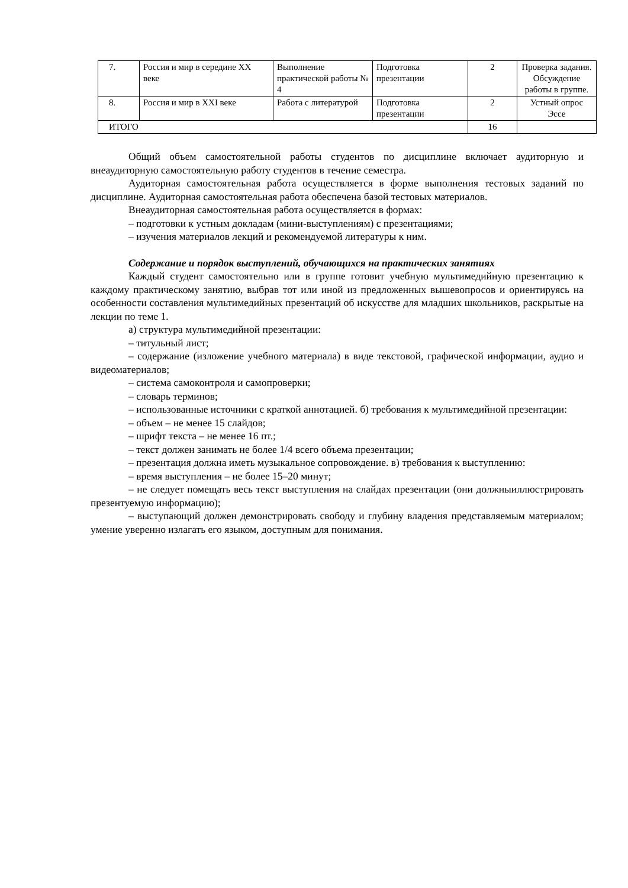| 7. | Россия и мир в середине XX веке | Выполнение практической работы № 4 | Подготовка презентации | 2 | Проверка задания. Обсуждение работы в группе. |
| 8. | Россия и мир в XXI веке | Работа с литературой | Подготовка презентации | 2 | Устный опрос Эссе |
| ИТОГО | | | | 16 | |
Общий объем самостоятельной работы студентов по дисциплине включает аудиторную и внеаудиторную самостоятельную работу студентов в течение семестра.
Аудиторная самостоятельная работа осуществляется в форме выполнения тестовых заданий по дисциплине. Аудиторная самостоятельная работа обеспечена базой тестовых материалов.
Внеаудиторная самостоятельная работа осуществляется в формах:
– подготовки к устным докладам (мини-выступлениям) с презентациями;
– изучения материалов лекций и рекомендуемой литературы к ним.
Содержание и порядок выступлений, обучающихся на практических занятиях
Каждый студент самостоятельно или в группе готовит учебную мультимедийную презентацию к каждому практическому занятию, выбрав тот или иной из предложенных вышевопросов и ориентируясь на особенности составления мультимедийных презентаций об искусстве для младших школьников, раскрытые на лекции по теме 1.
а) структура мультимедийной презентации:
– титульный лист;
– содержание (изложение учебного материала) в виде текстовой, графической информации, аудио и видеоматериалов;
– система самоконтроля и самопроверки;
– словарь терминов;
– использованные источники с краткой аннотацией. б) требования к мультимедийной презентации:
– объем – не менее 15 слайдов;
– шрифт текста – не менее 16 пт.;
– текст должен занимать не более 1/4 всего объема презентации;
– презентация должна иметь музыкальное сопровождение. в) требования к выступлению:
– время выступления – не более 15–20 минут;
– не следует помещать весь текст выступления на слайдах презентации (они должныиллюстрировать презентуемую информацию);
– выступающий должен демонстрировать свободу и глубину владения представляемым материалом; умение уверенно излагать его языком, доступным для понимания.